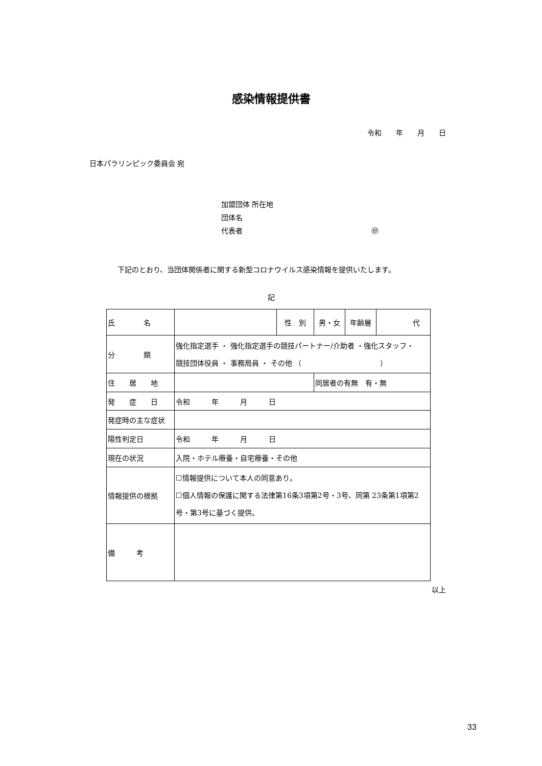感染情報提供書
令和　　年　　月　　日
日本パラリンピック委員会 宛
加盟団体 所在地
団体名
代表者　　　　　　　　　　　　　　　　　　㊞
下記のとおり、当団体関係者に関する新型コロナウイルス感染情報を提供いたします。
記
| 氏 名 | | 性 別 | 男・女 | 年齢層 | 代 |
| 分 類 | 強化指定選手 ・ 強化指定選手の競技パートナー/介助者 ・強化スタッフ・ 競技団体役員 ・ 事務局員 ・ その他 （ ） | | | | |
| 住 居 地 | | | 同居者の有無 有・無 | | |
| 発 症 日 | 令和 年 月 日 | | | | |
| 発症時の主な症状 | | | | | |
| 陽性判定日 | 令和 年 月 日 | | | | |
| 現在の状況 | 入院・ホテル療養・自宅療養・その他 | | | | |
| 情報提供の根拠 | ☐情報提供について本人の同意あり。 ☐個人情報の保護に関する法律第16条3項第2号・3号、同第 23条第1項第2号・第3号に基づく提供。 | | | | |
| 備 考 | | | | | |
以上
33